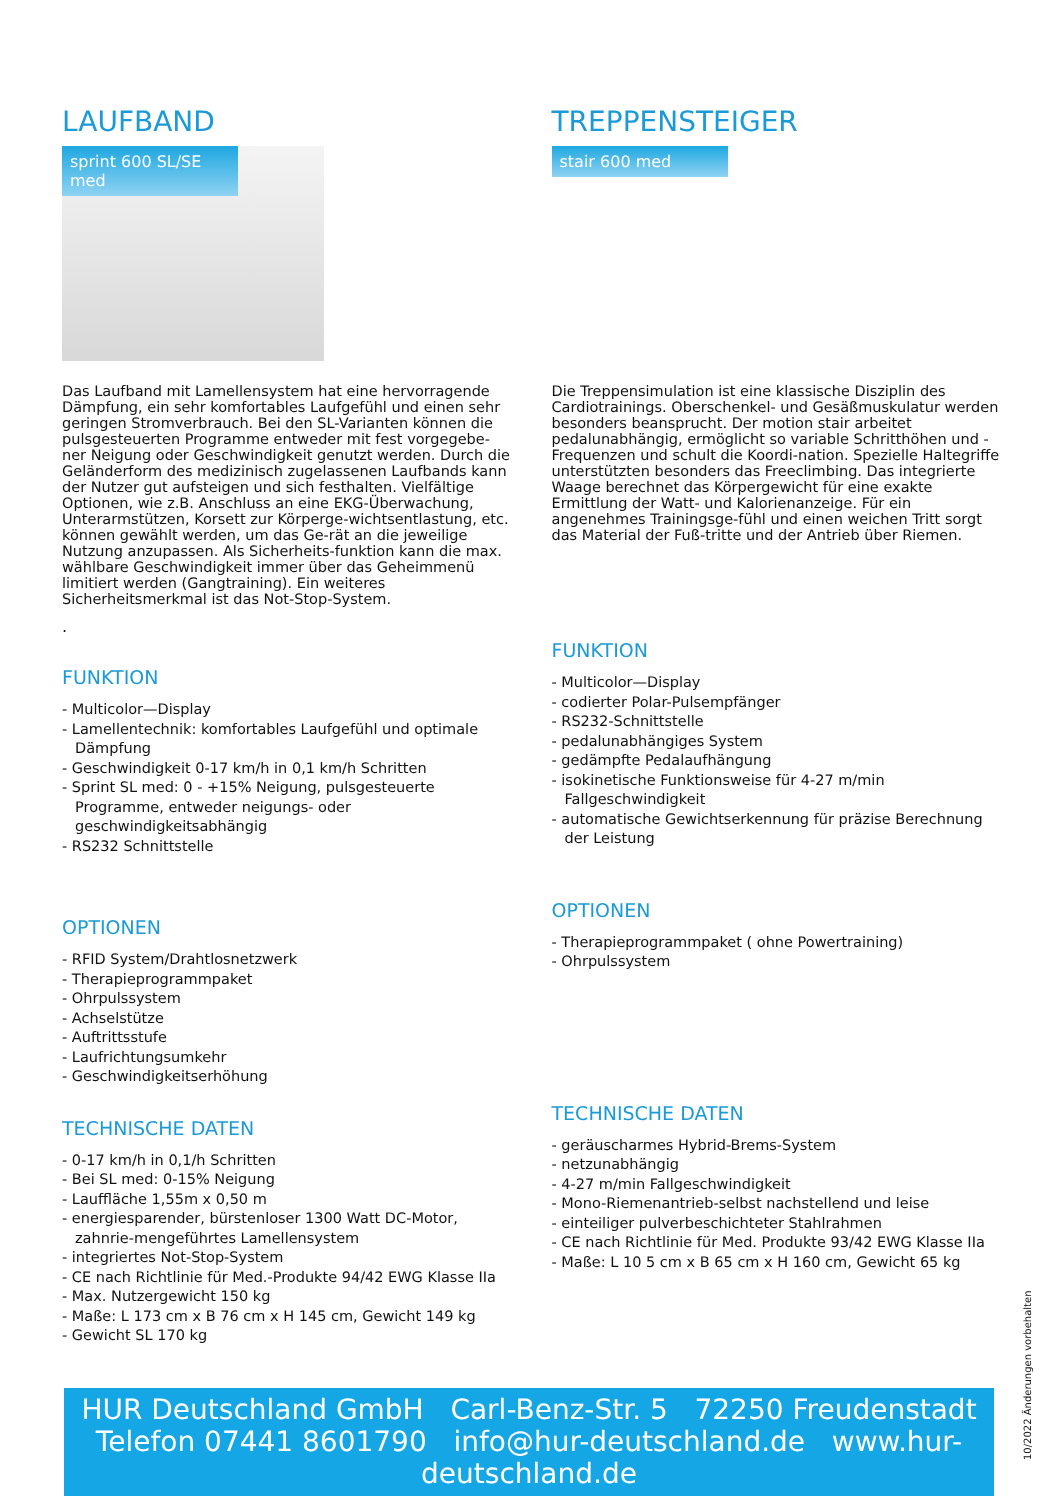LAUFBAND
sprint 600 SL/SE med
Das Laufband mit Lamellensystem hat eine hervorragende Dämpfung, ein sehr komfortables Laufgefühl und einen sehr geringen Stromverbrauch. Bei den SL-Varianten können die pulsgesteuerten Programme entweder mit fest vorgegebe-ner Neigung oder Geschwindigkeit genutzt werden. Durch die Geländerform des medizinisch zugelassenen Laufbands kann der Nutzer gut aufsteigen und sich festhalten. Vielfältige Optionen, wie z.B. Anschluss an eine EKG-Überwachung, Unterarmstützen, Korsett zur Körperge-wichtsentlastung, etc. können gewählt werden, um das Ge-rät an die jeweilige Nutzung anzupassen. Als Sicherheits-funktion kann die max. wählbare Geschwindigkeit immer über das Geheimmenü limitiert werden (Gangtraining). Ein weiteres Sicherheitsmerkmal ist das Not-Stop-System.
.
FUNKTION
- Multicolor—Display
- Lamellentechnik: komfortables Laufgefühl und optimale Dämpfung
- Geschwindigkeit 0-17 km/h in 0,1 km/h Schritten
- Sprint SL med: 0 - +15% Neigung, pulsgesteuerte Programme, entweder neigungs- oder geschwindigkeitsabhängig
- RS232 Schnittstelle
OPTIONEN
- RFID System/Drahtlosnetzwerk
- Therapieprogrammpaket
- Ohrpulssystem
- Achselstütze
- Auftrittsstufe
- Laufrichtungsumkehr
- Geschwindigkeitserhöhung
TECHNISCHE DATEN
- 0-17 km/h in 0,1/h Schritten
- Bei SL med: 0-15% Neigung
- Lauffläche 1,55m x 0,50 m
- energiesparender, bürstenloser 1300 Watt DC-Motor, zahnrie-mengeführtes Lamellensystem
- integriertes Not-Stop-System
- CE nach Richtlinie für Med.-Produkte 94/42 EWG Klasse IIa
- Max. Nutzergewicht 150 kg
- Maße: L 173 cm x B 76 cm x H 145 cm, Gewicht 149 kg
- Gewicht SL 170 kg
TREPPENSTEIGER
stair 600 med
Die Treppensimulation ist eine klassische Disziplin des Cardiotrainings. Oberschenkel- und Gesäßmuskulatur werden besonders beansprucht. Der motion stair arbeitet pedalunabhängig, ermöglicht so variable Schritthöhen und - Frequenzen und schult die Koordi-nation. Spezielle Haltegriffe unterstützten besonders das Freeclimbing. Das integrierte Waage berechnet das Körpergewicht für eine exakte Ermittlung der Watt- und Kalorienanzeige. Für ein angenehmes Trainingsge-fühl und einen weichen Tritt sorgt das Material der Fuß-tritte und der Antrieb über Riemen.
FUNKTION
- Multicolor—Display
- codierter Polar-Pulsempfänger
- RS232-Schnittstelle
- pedalunabhängiges System
- gedämpfte Pedalaufhängung
- isokinetische Funktionsweise für 4-27 m/min Fallgeschwindigkeit
- automatische Gewichtserkennung für präzise Berechnung der Leistung
OPTIONEN
- Therapieprogrammpaket ( ohne Powertraining)
- Ohrpulssystem
TECHNISCHE DATEN
- geräuscharmes Hybrid-Brems-System
- netzunabhängig
- 4-27 m/min Fallgeschwindigkeit
- Mono-Riemenantrieb-selbst nachstellend und leise
- einteiliger pulverbeschichteter Stahlrahmen
- CE nach Richtlinie für Med. Produkte 93/42 EWG Klasse IIa
- Maße: L 10 5 cm x B 65 cm x H 160 cm, Gewicht 65 kg
HUR Deutschland GmbH Carl-Benz-Str. 5 72250 Freudenstadt
Telefon 07441 8601790 info@hur-deutschland.de www.hur-deutschland.de
10/2022 Änderungen vorbehalten